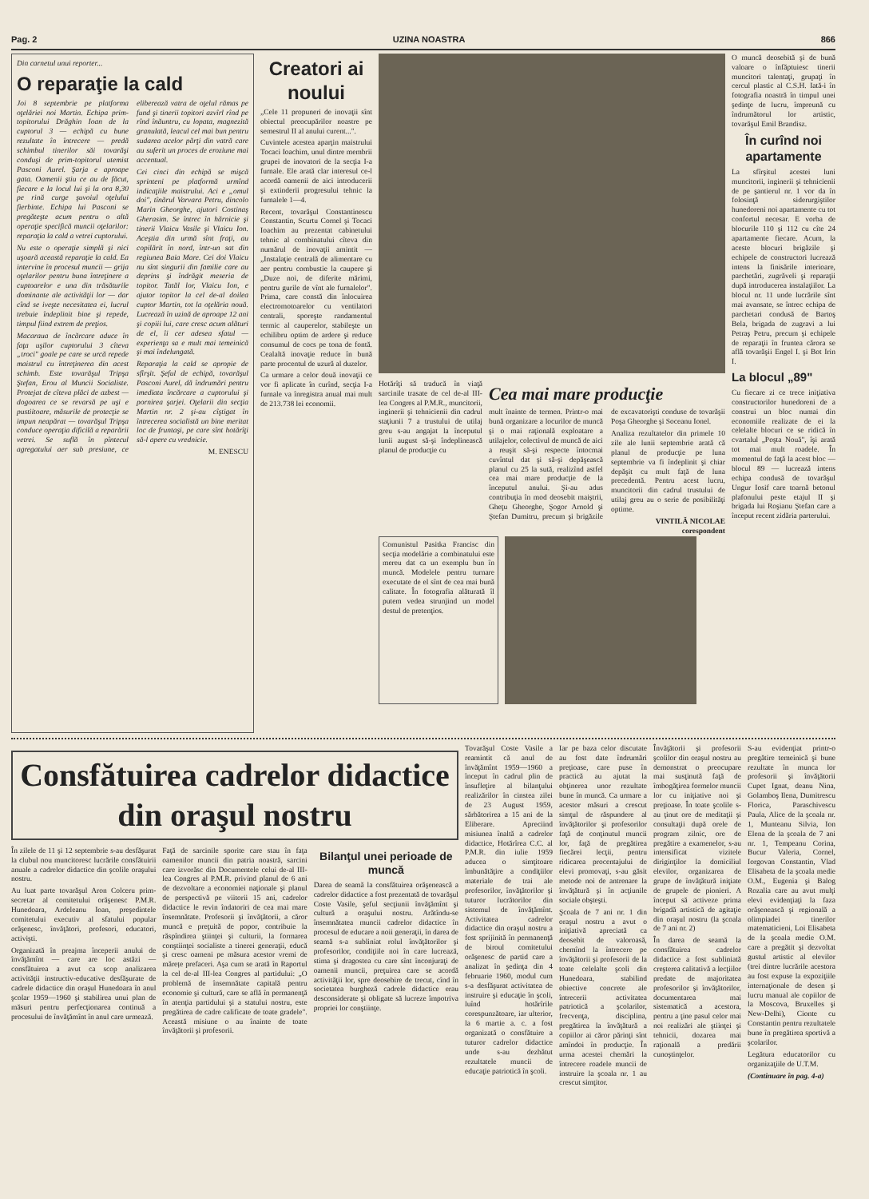Pag. 2 UZINA NOASTRA 866
Din carnetul unui reporter...
O reparaţie la cald
Joi 8 septembrie pe platforma oţelăriei noi Martin. Echipa prim-topitorului Drăghin Ioan de la cuptorul 3 — echipă cu bune rezultate în întrecere — predă schimbul tinerilor săi tovarăşi conduşi de prim-topitorul utemist Pasconi Aurel. Şarja e aproape gata. Oamenii ştiu ce au de făcut, fiecare e la locul lui şi la ora 8,30 pe rină curge şuvoiul oţelului fierbinte. Echipa lui Pasconi se pregăteşte acum pentru o altă operaţie specifică muncii oţelarilor: reparaţia la cald a vetrei cuptorului.
Nu este o operaţie simplă şi nici uşoară această reparaţie la cald. Ea intervine în procesul muncii — grija oţelarilor pentru buna întreţinere a cuptoarelor e una din trăsăturile dominante ale activităţii lor — dar cînd se iveşte necesitatea ei, lucrul trebuie îndeplinit bine şi repede, timpul fiind extrem de preţios.
Macaraua de încărcare aduce în faţa uşilor cuptorului 3 cîteva „troci" goale pe care se urcă repede maistrul cu întreţinerea din acest schimb. Este tovarăşul Tripşa Ştefan, Erou al Muncii Socialiste. Protejat de cîteva plăci de azbest — dogoarea ce se revarsă pe uşi e pustiitoare, măsurile de protecţie se impun neapărat — tovarăşul Tripşa conduce operaţia dificilă a reparării vetrei. Se suflă în pîntecul agregatului aer sub presiune, ce eliberează vatra de oţelul rămas pe fund şi tinerii topitori azvîrl rînd pe rînd înăuntru, cu lopata, magnezită granulată, leacul cel mai bun pentru sudarea acelor părţi din vatră care au suferit un proces de eroziune mai accentual.
Cei cinci din echipă se mişcă sprinteni pe platformă urmînd indicaţiile maistrului. Aci e „omul doi", tînărul Varvara Petru, dincolo Marin Gheorghe, ajutori Costinaş Gherasim. Se întrec în hărnicie şi tinerii Vlaicu Vasile şi Vlaicu Ion. Aceştia din urmă sînt fraţi, au copilărit în nord, într-un sat din regiunea Baia Mare. Cei doi Vlaicu nu sînt singurii din familie care au deprins şi îndrăgit meseria de topitor. Tatăl lor, Vlaicu Ion, e ajutor topitor la cel de-al doilea cuptor Martin, tot la oţelăria nouă. Lucrează în uzină de aproape 12 ani şi copiii lui, care cresc acum alături de el, îi cer adesea sfatul — experienţa sa e mult mai temeinică şi mai îndelungată.
Reparaţia la cald se apropie de sfîrşit. Şeful de echipă, tovarăşul Pasconi Aurel, dă îndrumări pentru imediata încărcare a cuptorului şi pornirea şarjei. Oţelarii din secţia Martin nr. 2 şi-au cîştigat în întrecerea socialistă un bine meritat loc de fruntaşi, pe care sînt hotărîţi să-l apere cu vrednicie.
M. ENESCU
Creatori ai noului
„Cele 11 propuneri de inovaţii sînt obiectul preocupărilor noastre pe semestrul II al anului curent...".
Cuvintele acestea aparţin maistrului Tocaci Ioachim, unul dintre membrii grupei de inovatori de la secţia I-a furnale. Ele arată clar interesul ce-l acordă oamenii de aici introducerii şi extinderii progresului tehnic la furnalele 1—4.
Recent, tovarăşul Constantinescu Constantin, Scurtu Cornel şi Tocaci Ioachim au prezentat cabinetului tehnic al combinatului cîteva din numărul de inovaţii amintit — „Instalaţie centrală de alimentare cu aer pentru combustie la cauperе şi „Duze noi, de diferite mărimi, pentru gurile de vînt ale furnalelor". Prima, care constă din înlocuirea electromotoarelor cu ventilatori centrali, sporeşte randamentul termic al cauperelor, stabileşte un echilibru optim de ardere şi reduce consumul de cocs pe tona de fontă. Cealaltă inovaţie reduce în bună parte procentul de uzură al duzelor.
Ca urmare a celor două inovaţii ce vor fi aplicate în curînd, secţia I-a furnale va înregistra anual mai mult de 213.738 lei economii.
Hotărîţi să traducă în viaţă sarcinile trasate de cel de-al III-lea Congres al P.M.R., muncitorii, inginerii şi tehnicienii din cadrul staţiunii 7 a trustului de utilaj greu s-au angajat la începutul lunii august să-şi îndeplinească planul de producţie cu
Cea mai mare producţie
mult înainte de termen. Printr-o mai bună organizare a locurilor de muncă şi o mai raţională exploatare a utilajelor, colectivul de muncă de aici a reuşit să-şi respecte întocmai cuvîntul dat şi să-şi depăşească planul cu 25 la sută, realizînd astfel cea mai mare producţie de la începutul anului. Şi-au adus contribuţia în mod deosebit maiştrii, Gheţu Gheorghe, Şogor Arnold şi Ştefan Dumitru, precum şi brigăzile de excavatorişti conduse de tovarăşii Poşa Gheorghe şi Soceanu Ionel.
Analiza rezultatelor din primele 10 zile ale lunii septembrie arată că planul de producţie pe luna septembrie va fi îndeplinit şi chiar depăşit cu mult faţă de luna precedentă. Pentru acest lucru, muncitorii din cadrul trustului de utilaj greu au o serie de posibilităţi optime.
VINTILĂ NICOLAE
corespondent
Comunistul Pasitka Francisc din secţia modelărie a combinatului este mereu dat ca un exemplu bun în muncă. Modelele pentru turnare executate de el sînt de cea mai bună calitate. În fotografia alăturată îl putem vedea strunjind un model destul de pretenţios.
O muncă deosebită şi de bună valoare o înfăptuiesc tinerii muncitori talentaţi, grupaţi în cercul plastic al C.S.H. Iată-i în fotografia noastră în timpul unei şedinţe de lucru, împreună cu îndrumătorul lor artistic, tovarăşul Emil Brandisz.
În curînd noi apartamente
La sfîrşitul acestei luni muncitorii, inginerii şi tehnicienii de pe şantierul nr. 1 vor da în folosinţă siderurgiştilor hunedoreni noi apartamente cu tot confortul necesar. E vorba de blocurile 110 şi 112 cu cîte 24 apartamente fiecare. Acum, la aceste blocuri brigăzile şi echipele de constructori lucrează intens la finisările interioare, parchetări, zugrăveli şi reparaţii după introducerea instalaţiilor. La blocul nr. 11 unde lucrările sînt mai avansate, se întrec echipa de parchetari condusă de Bartoş Bela, brigada de zugravi a lui Petraş Petru, precum şi echipele de reparaţii în fruntea cărora se află tovarăşii Engel I. şi Bot Irin I.
La blocul „89"
Cu fiecare zi ce trece iniţiativa constructorilor hunedoreni de a construi un bloc numai din economiile realizate de ei la celelalte blocuri ce se ridică în cvartalul „Poşta Nouă", îşi arată tot mai mult roadele. În momentul de faţă la acest bloc — blocul 89 — lucrează intens echipa condusă de tovarăşul Ungur Iosif care toarnă betonul plafonului peste etajul II şi brigada lui Roşianu Ştefan care a început recent zidăria parterului.
Consfătuirea cadrelor didactice
din oraşul nostru
În zilele de 11 şi 12 septembrie s-au desfăşurat la clubul nou muncitoresc lucrările consfătuirii anuale a cadrelor didactice din şcolile oraşului nostru.
Au luat parte tovarăşul Aron Colceru prim-secretar al comitetului orăşenesc P.M.R. Hunedoara, Ardeleanu Ioan, preşedintele comitetului executiv al sfatului popular orăşenesc, învăţători, profesori, educatori, activişti.
Organizată în preajma începerii anului de învăţămînt — care are loc astăzi — consfătuirea a avut ca scop analizarea activităţii instructiv-educative desfăşurate de cadrele didactice din oraşul Hunedoara în anul şcolar 1959—1960 şi stabilirea unui plan de măsuri pentru perfecţionarea continuă a procesului de învăţămînt în anul care urmează.
Faţă de sarcinile sporite care stau în faţa oamenilor muncii din patria noastră, sarcini care izvorăsc din Documentele celui de-al III-lea Congres al P.M.R. privind planul de 6 ani de dezvoltare a economiei naţionale şi planul de perspectivă pe viitorii 15 ani, cadrelor didactice le revin îndatoriri de cea mai mare însemnătate. Profesorii şi învăţătorii, a căror muncă e preţuită de popor, contribuie la răspîndirea ştiinţei şi culturii, la formarea conştiinţei socialiste a tinerei generaţii, educă şi cresc oameni pe măsura acestor vremi de mărețe prefaceri. Aşa cum se arată în Raportul la cel de-al III-lea Congres al partidului: „O problemă de însemnătate capitală pentru economie şi cultură, care se află în permanenţă în atenţia partidului şi a statului nostru, este pregătirea de cadre calificate de toate gradele". Această misiune o au înainte de toate învăţătorii şi profesorii.
Bilanţul unei perioade de muncă
Darea de seamă la consfătuirea orăşenească a cadrelor didactice a fost prezentată de tovarăşul Coste Vasile, şeful secţiunii învăţămînt şi cultură a oraşului nostru. Arătîndu-se însemnătatea muncii cadrelor didactice în procesul de educare a noii generaţii, în darea de seamă s-a subliniat rolul învăţătorilor şi profesorilor, condiţiile noi în care lucrează, stima şi dragostea cu care sînt înconjuraţi de oamenii muncii, preţuirea care se acordă activităţii lor, spre deosebire de trecut, cînd în societatea burgheză cadrele didactice erau desconsiderate şi obligate să lucreze împotriva propriei lor conştiinţe.
Tovarăşul Coste Vasile a reamintit că anul de învăţămînt 1959—1960 a început în cadrul plin de însufleţire al bilanţului realizărilor în cinstea zilei de 23 August 1959, sărbătorirea a 15 ani de la Eliberare. Apreciind misiunea înaltă a cadrelor didactice, Hotărîrea C.C. al P.M.R. din iulie 1959 aducea o simţitoare îmbunătăţire a condiţiilor materiale de trai ale profesorilor, învăţătorilor şi tuturor lucrătorilor din sistemul de învăţămînt. Activitatea cadrelor didactice din oraşul nostru a fost sprijinită în permanenţă de biroul comitetului orăşenesc de partid care a analizat în şedinţa din 4 februarie 1960, modul cum s-a desfăşurat activitatea de instruire şi educaţie în şcoli, luînd hotărîrile corespunzătoare, iar ulterior, la 6 martie a. c. a fost organizată o consfătuire a tuturor cadrelor didactice unde s-au dezbătut rezultatele muncii de educaţie patriotică în şcoli.
Iar pe baza celor discutate au fost date îndrumări preţioase, care puse în practică au ajutat la obţinerea unor rezultate bune în muncă. Ca urmare a acestor măsuri a crescut simţul de răspundere al învăţătorilor şi profesorilor faţă de conţinutul muncii lor, faţă de pregătirea fiecărei lecţii, pentru ridicarea procentajului de elevi promovaţi, s-au găsit metode noi de antrenare la învăţătură şi în acţiunile sociale obşteşti.
Şcoala de 7 ani nr. 1 din oraşul nostru a avut o iniţiativă apreciată ca deosebit de valoroasă, chemînd la întrecere pe învăţătorii şi profesorii de la toate celelalte şcoli din Hunedoara, stabilind obiective concrete ale întrecerii activitatea patriotică a şcolarilor, frecvenţa, disciplina, pregătirea la învăţătură a copiilor ai căror părinţi sînt amîndoi în producţie. În urma acestei chemări la întrecere roadele muncii de instruire la şcoala nr. 1 au crescut simţitor.
Învăţătorii şi profesorii şcolilor din oraşul nostru au demonstrat o preocupare mai susţinută faţă de îmbogăţirea formelor muncii lor cu iniţiative noi şi preţioase. În toate şcolile s-au ţinut ore de meditaţii şi consultaţii după orele de program zilnic, ore de pregătire a examenelor, s-au intensificat vizitele diriginţilor la domiciliul elevilor, organizarea de grupe de învăţătură iniţiate de grupele de pionieri. A început să activeze prima brigadă artistică de agitaţie din oraşul nostru (la şcoala de 7 ani nr. 2)
În darea de seamă la consfătuirea cadrelor didactice a fost subliniată creşterea calitativă a lecţiilor predate de majoritatea profesorilor şi învăţătorilor, documentarea mai sistematică a acestora, pentru a ţine pasul celor mai noi realizări ale ştiinţei şi tehnicii, dozarea mai raţională a predării cunoştinţelor.
S-au evidenţiat printr-o pregătire temeinică şi bune rezultate în munca lor profesorii şi învăţătorii Cupet Ignat, deanu Nina, Golamboş Ilena, Dumitrescu Florica, Paraschivescu Paula, Alice de la şcoala nr. 1, Munteanu Silvia, Ion Elena de la şcoala de 7 ani nr. 1, Tempeanu Corina, Bucur Valeria, Cornel, Iorgovan Constantin, Vlad Elisabeta de la şcoala medie O.M., Eugenia şi Balog Rozalia care au avut mulţi elevi evidenţiaţi la faza orăşenească şi regională a olimpiadei tinerilor matematicieni, Loi Elisabeta de la şcoala medie O.M. care a pregătit şi dezvoltat gustul artistic al elevilor (trei dintre lucrările acestora au fost expuse la expoziţiile internaţionale de desen şi lucru manual ale copiilor de la Moscova, Bruxelles şi New-Delhi), Cionte cu Constantin pentru rezultatele bune în pregătirea sportivă a şcolarilor.
Legătura educatorilor cu organizaţiile de U.T.M.
(Continuare în pag. 4-a)